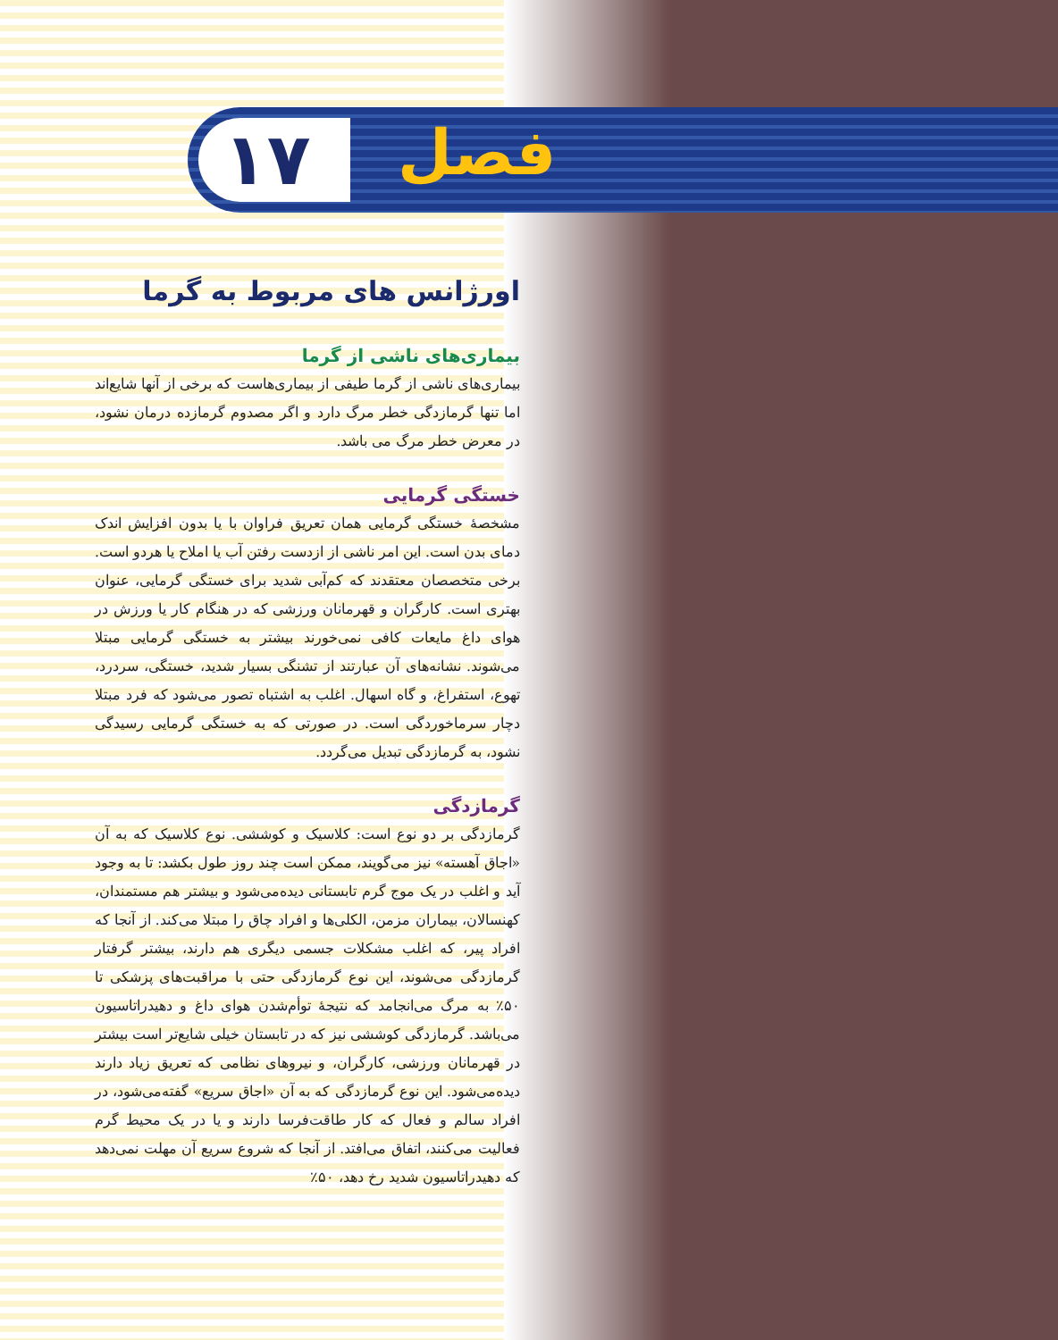۱۷ فصل
اورژانس های مربوط به گرما
بیماری‌های ناشی از گرما
بیماری‌های ناشی از گرما طیفی از بیماری‌هاست که برخی از آنها شایع‌اند اما تنها گرمازدگی خطر مرگ دارد و اگر مصدوم گرمازده درمان نشود، در معرض خطر مرگ می باشد.
خستگی گرمایی
مشخصهٔ خستگی گرمایی همان تعریق فراوان با یا بدون افزایش اندک دمای بدن است. این امر ناشی از ازدست رفتن آب یا املاح یا هردو است. برخی متخصصان معتقدند که کم‌آبی شدید برای خستگی گرمایی، عنوان بهتری است. کارگران و قهرمانان ورزشی که در هنگام کار یا ورزش در هوای داغ مایعات کافی نمی‌خورند بیشتر به خستگی گرمایی مبتلا می‌شوند. نشانه‌های آن عبارتند از تشنگی بسیار شدید، خستگی، سردرد، تهوع، استفراغ، و گاه اسهال. اغلب به اشتباه تصور می‌شود که فرد مبتلا دچار سرماخوردگی است. در صورتی که به خستگی گرمایی رسیدگی نشود، به گرمازدگی تبدیل می‌گردد.
گرمازدگی
گرمازدگی بر دو نوع است: کلاسیک و کوششی. نوع کلاسیک که به آن «اجاق آهسته» نیز می‌گویند، ممکن است چند روز طول بکشد: تا به وجود آید و اغلب در یک موج گرم تابستانی دیده‌می‌شود و بیشتر هم مستمندان، کهنسالان، بیماران مزمن، الکلی‌ها و افراد چاق را مبتلا می‌کند. از آنجا که افراد پیر، که اغلب مشکلات جسمی دیگری هم دارند، بیشتر گرفتار گرمازدگی می‌شوند، این نوع گرمازدگی حتی با مراقبت‌های پزشکی تا ۵۰٪ به مرگ می‌انجامد که نتیجهٔ توأم‌شدن هوای داغ و دهیدراتاسیون می‌باشد. گرمازدگی کوششی نیز که در تابستان خیلی شایع‌تر است بیشتر در قهرمانان ورزشی، کارگران، و نیروهای نظامی که تعریق زیاد دارند دیده‌می‌شود. این نوع گرمازدگی که به آن «اجاق سریع» گفته‌می‌شود، در افراد سالم و فعال که کار طاقت‌فرسا دارند و یا در یک محیط گرم فعالیت می‌کنند، اتفاق می‌افتد. از آنجا که شروع سریع آن مهلت نمی‌دهد که دهیدراتاسیون شدید رخ دهد، ۵۰٪